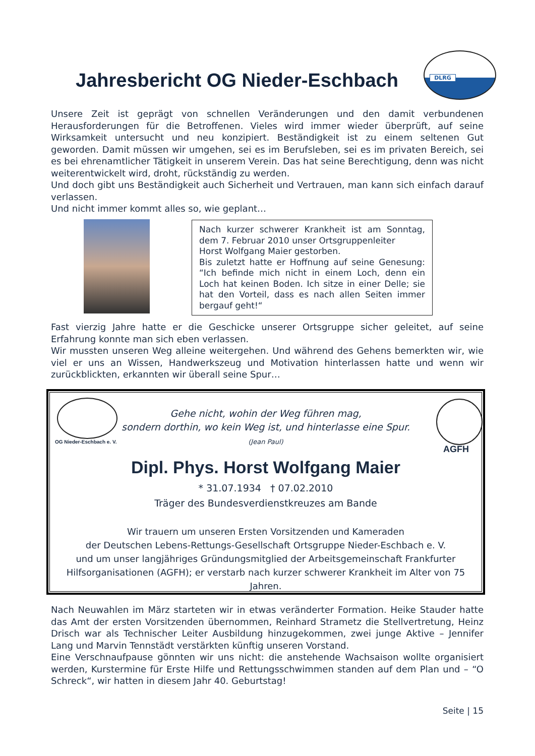Jahresbericht OG Nieder-Eschbach
DLRG
Unsere Zeit ist geprägt von schnellen Veränderungen und den damit verbundenen Herausforderungen für die Betroffenen. Vieles wird immer wieder überprüft, auf seine Wirksamkeit untersucht und neu konzipiert. Beständigkeit ist zu einem seltenen Gut geworden. Damit müssen wir umgehen, sei es im Berufsleben, sei es im privaten Bereich, sei es bei ehrenamtlicher Tätigkeit in unserem Verein. Das hat seine Berechtigung, denn was nicht weiterentwickelt wird, droht, rückständig zu werden.
Und doch gibt uns Beständigkeit auch Sicherheit und Vertrauen, man kann sich einfach darauf verlassen.
Und nicht immer kommt alles so, wie geplant…
Nach kurzer schwerer Krankheit ist am Sonntag, dem 7. Februar 2010 unser Ortsgruppenleiter
Horst Wolfgang Maier gestorben.
Bis zuletzt hatte er Hoffnung auf seine Genesung: “Ich befinde mich nicht in einem Loch, denn ein Loch hat keinen Boden. Ich sitze in einer Delle; sie hat den Vorteil, dass es nach allen Seiten immer bergauf geht!“
Fast vierzig Jahre hatte er die Geschicke unserer Ortsgruppe sicher geleitet, auf seine Erfahrung konnte man sich eben verlassen.
Wir mussten unseren Weg alleine weitergehen. Und während des Gehens bemerkten wir, wie viel er uns an Wissen, Handwerkszeug und Motivation hinterlassen hatte und wenn wir zurückblickten, erkannten wir überall seine Spur…
OG Nieder-Eschbach e. V.
AGFH
Gehe nicht, wohin der Weg führen mag,
sondern dorthin, wo kein Weg ist, und hinterlasse eine Spur.
(Jean Paul)
Dipl. Phys. Horst Wolfgang Maier
* 31.07.1934 † 07.02.2010
Träger des Bundesverdienstkreuzes am Bande
Wir trauern um unseren Ersten Vorsitzenden und Kameraden
der Deutschen Lebens-Rettungs-Gesellschaft Ortsgruppe Nieder-Eschbach e. V.
und um unser langjähriges Gründungsmitglied der Arbeitsgemeinschaft Frankfurter Hilfsorganisationen (AGFH); er verstarb nach kurzer schwerer Krankheit im Alter von 75 Jahren.
Nach Neuwahlen im März starteten wir in etwas veränderter Formation. Heike Stauder hatte das Amt der ersten Vorsitzenden übernommen, Reinhard Strametz die Stellvertretung, Heinz Drisch war als Technischer Leiter Ausbildung hinzugekommen, zwei junge Aktive – Jennifer Lang und Marvin Tennstädt verstärkten künftig unseren Vorstand.
Eine Verschnaufpause gönnten wir uns nicht: die anstehende Wachsaison wollte organisiert werden, Kurstermine für Erste Hilfe und Rettungsschwimmen standen auf dem Plan und – “O Schreck“, wir hatten in diesem Jahr 40. Geburtstag!
Seite | 15